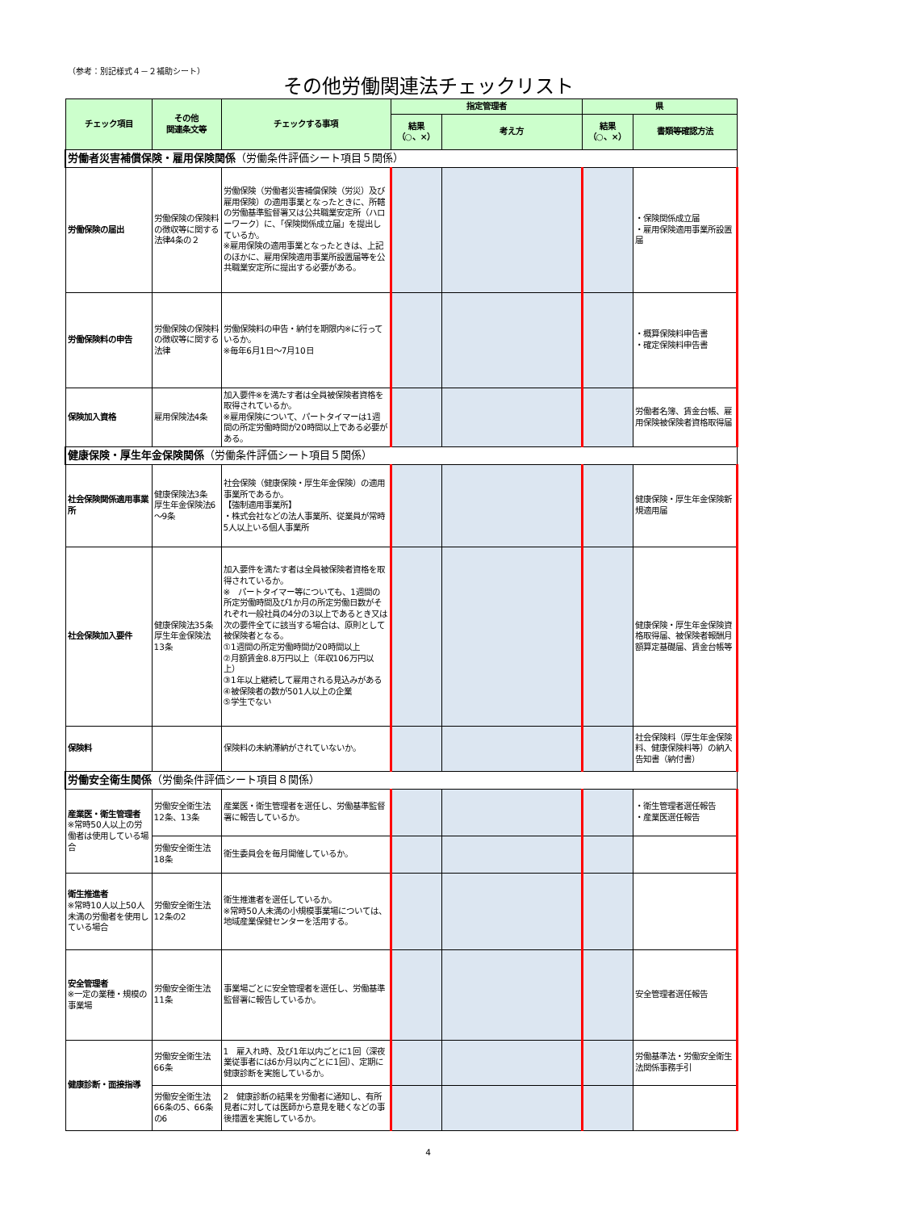（参考：別記様式４－２補助シート）
その他労働関連法チェックリスト
| チェック項目 | その他 関連条文等 | チェックする事項 | 指定管理者 | | 県 | |
| --- | --- | --- | --- | --- | --- | --- |
| | | | 結果 （○、×） | 考え方 | 結果 （○、×） | 書類等確認方法 |
| 労働者災害補償保険・雇用保険関係 （労働条件評価シート項目５関係） | | | | | | |
| 労働保険の届出 | 労働保険の保険料の徴収等に関する法律4条の２ | 労働保険（労働者災害補償保険（労災）及び雇用保険）の適用事業となったときに、所轄の労働基準監督署又は公共職業安定所（ハローワーク）に、「保険関係成立届」を提出しているか。 ※雇用保険の適用事業となったときは、上記のほかに、雇用保険適用事業所設置届等を公共職業安定所に提出する必要がある。 | | | | ・保険関係成立届 ・雇用保険適用事業所設置届 |
| 労働保険料の申告 | 労働保険の保険料の徴収等に関する法律 | 労働保険料の申告・納付を期限内※に行っているか。 ※毎年6月1日～7月10日 | | | | ・概算保険料申告書 ・確定保険料申告書 |
| 保険加入資格 | 雇用保険法4条 | 加入要件※を満たす者は全員被保険者資格を取得されているか。 ※雇用保険について、パートタイマーは1週間の所定労働時間が20時間以上である必要がある。 | | | | 労働者名簿、賃金台帳、雇用保険被保険者資格取得届 |
| 健康保険・厚生年金保険関係 （労働条件評価シート項目５関係） | | | | | | |
| 社会保険関係適用事業所 | 健康保険法3条 厚生年金保険法6～9条 | 社会保険（健康保険・厚生年金保険）の適用事業所であるか。 【強制適用事業所】 ・株式会社などの法人事業所、従業員が常時5人以上いる個人事業所 | | | | 健康保険・厚生年金保険新規適用届 |
| 社会保険加入要件 | 健康保険法35条 厚生年金保険法13条 | 加入要件を満たす者は全員被保険者資格を取得されているか。 ※ パートタイマー等についても、1週間の所定労働時間及び1か月の所定労働日数がそれぞれ一般社員の4分の3以上であるとき又は次の要件全てに該当する場合は、原則として被保険者となる。 ①1週間の所定労働時間が20時間以上 ②月額賃金8.8万円以上（年収106万円以上） ③1年以上継続して雇用される見込みがある ④被保険者の数が501人以上の企業 ⑤学生でない | | | | 健康保険・厚生年金保険資格取得届、被保険者報酬月額算定基礎届、賃金台帳等 |
| 保険料 | | 保険料の未納滞納がされていないか。 | | | | 社会保険料（厚生年金保険料、健康保険料等）の納入告知書（納付書） |
| 労働安全衛生関係 （労働条件評価シート項目８関係） | | | | | | |
| 産業医・衛生管理者 ※常時50人以上の労働者は使用している場合 | 労働安全衛生法12条、13条 | 産業医・衛生管理者を選任し、労働基準監督署に報告しているか。 | | | | ・衛生管理者選任報告 ・産業医選任報告 |
| | 労働安全衛生法18条 | 衛生委員会を毎月開催しているか。 | | | | |
| 衛生推進者 ※常時10人以上50人未満の労働者を使用している場合 | 労働安全衛生法12条の2 | 衛生推進者を選任しているか。 ※常時50人未満の小規模事業場については、地域産業保健センターを活用する。 | | | | |
| 安全管理者 ※一定の業種・規模の事業場 | 労働安全衛生法11条 | 事業場ごとに安全管理者を選任し、労働基準監督署に報告しているか。 | | | | 安全管理者選任報告 |
| 健康診断・面接指導 | 労働安全衛生法66条 | 1 雇入れ時、及び1年以内ごとに1回（深夜業従事者には6か月以内ごとに1回）、定期に健康診断を実施しているか。 | | | | 労働基準法・労働安全衛生法関係事務手引 |
| | 労働安全衛生法66条の5、66条の6 | 2 健康診断の結果を労働者に通知し、有所見者に対しては医師から意見を聴くなどの事後措置を実施しているか。 | | | | |
4